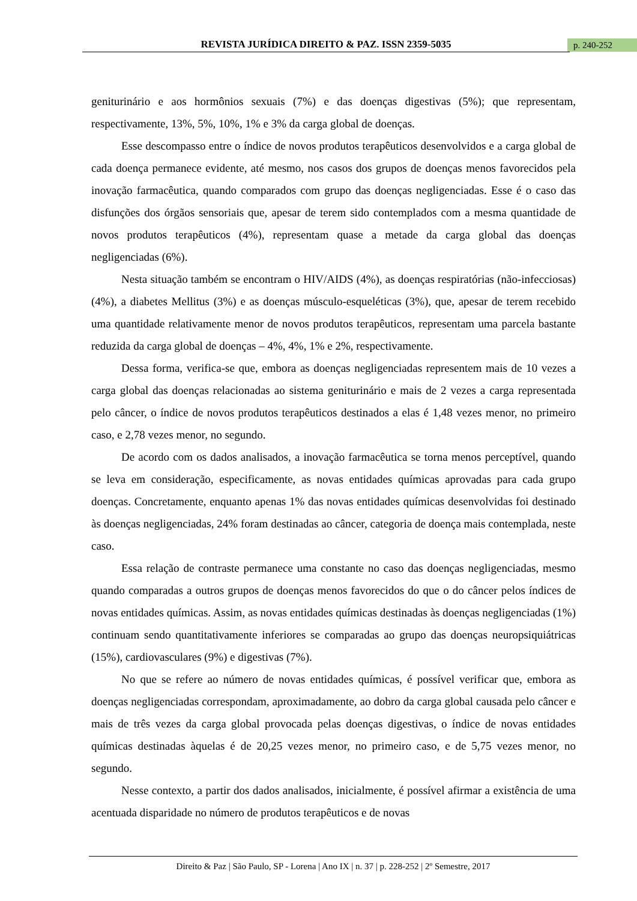REVISTA JURÍDICA DIREITO & PAZ. ISSN 2359-5035 p. 240-252
geniturinário e aos hormônios sexuais (7%) e das doenças digestivas (5%); que representam, respectivamente, 13%, 5%, 10%, 1% e 3% da carga global de doenças.
Esse descompasso entre o índice de novos produtos terapêuticos desenvolvidos e a carga global de cada doença permanece evidente, até mesmo, nos casos dos grupos de doenças menos favorecidos pela inovação farmacêutica, quando comparados com grupo das doenças negligenciadas. Esse é o caso das disfunções dos órgãos sensoriais que, apesar de terem sido contemplados com a mesma quantidade de novos produtos terapêuticos (4%), representam quase a metade da carga global das doenças negligenciadas (6%).
Nesta situação também se encontram o HIV/AIDS (4%), as doenças respiratórias (não-infecciosas) (4%), a diabetes Mellitus (3%) e as doenças músculo-esqueléticas (3%), que, apesar de terem recebido uma quantidade relativamente menor de novos produtos terapêuticos, representam uma parcela bastante reduzida da carga global de doenças – 4%, 4%, 1% e 2%, respectivamente.
Dessa forma, verifica-se que, embora as doenças negligenciadas representem mais de 10 vezes a carga global das doenças relacionadas ao sistema geniturinário e mais de 2 vezes a carga representada pelo câncer, o índice de novos produtos terapêuticos destinados a elas é 1,48 vezes menor, no primeiro caso, e 2,78 vezes menor, no segundo.
De acordo com os dados analisados, a inovação farmacêutica se torna menos perceptível, quando se leva em consideração, especificamente, as novas entidades químicas aprovadas para cada grupo doenças. Concretamente, enquanto apenas 1% das novas entidades químicas desenvolvidas foi destinado às doenças negligenciadas, 24% foram destinadas ao câncer, categoria de doença mais contemplada, neste caso.
Essa relação de contraste permanece uma constante no caso das doenças negligenciadas, mesmo quando comparadas a outros grupos de doenças menos favorecidos do que o do câncer pelos índices de novas entidades químicas. Assim, as novas entidades químicas destinadas às doenças negligenciadas (1%) continuam sendo quantitativamente inferiores se comparadas ao grupo das doenças neuropsiquiátricas (15%), cardiovasculares (9%) e digestivas (7%).
No que se refere ao número de novas entidades químicas, é possível verificar que, embora as doenças negligenciadas correspondam, aproximadamente, ao dobro da carga global causada pelo câncer e mais de três vezes da carga global provocada pelas doenças digestivas, o índice de novas entidades químicas destinadas àquelas é de 20,25 vezes menor, no primeiro caso, e de 5,75 vezes menor, no segundo.
Nesse contexto, a partir dos dados analisados, inicialmente, é possível afirmar a existência de uma acentuada disparidade no número de produtos terapêuticos e de novas
Direito & Paz | São Paulo, SP - Lorena | Ano IX | n. 37 | p. 228-252 | 2º Semestre, 2017